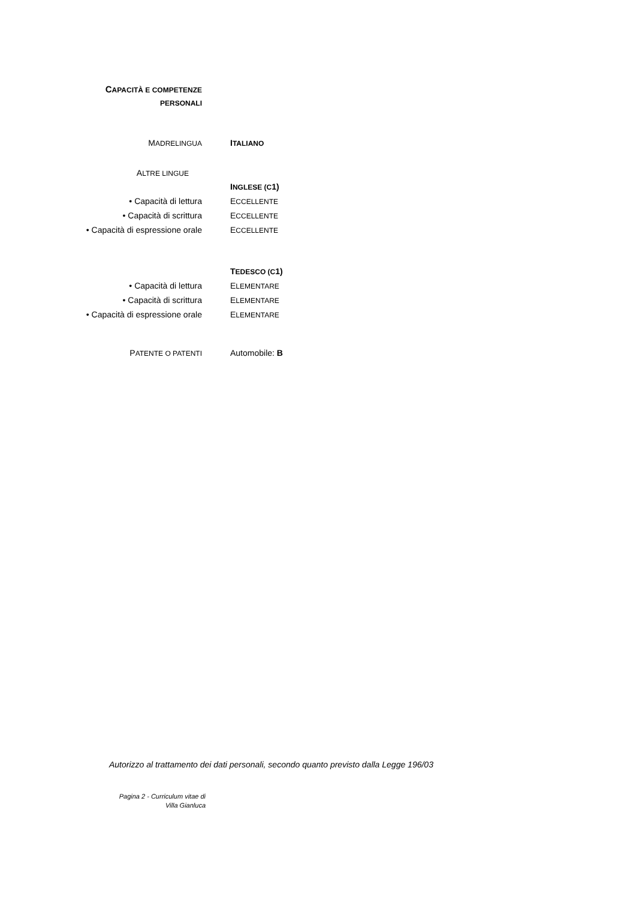CAPACITÀ E COMPETENZE
PERSONALI
MADRELINGUA
ITALIANO
ALTRE LINGUE
INGLESE (C1)
• Capacità di lettura ECCELLENTE
• Capacità di scrittura ECCELLENTE
• Capacità di espressione orale ECCELLENTE
TEDESCO (C1)
• Capacità di lettura ELEMENTARE
• Capacità di scrittura ELEMENTARE
• Capacità di espressione orale ELEMENTARE
PATENTE O PATENTI
Automobile: B
Autorizzo al trattamento dei dati personali, secondo quanto previsto dalla Legge 196/03
Pagina 2 - Curriculum vitae di
Villa Gianluca